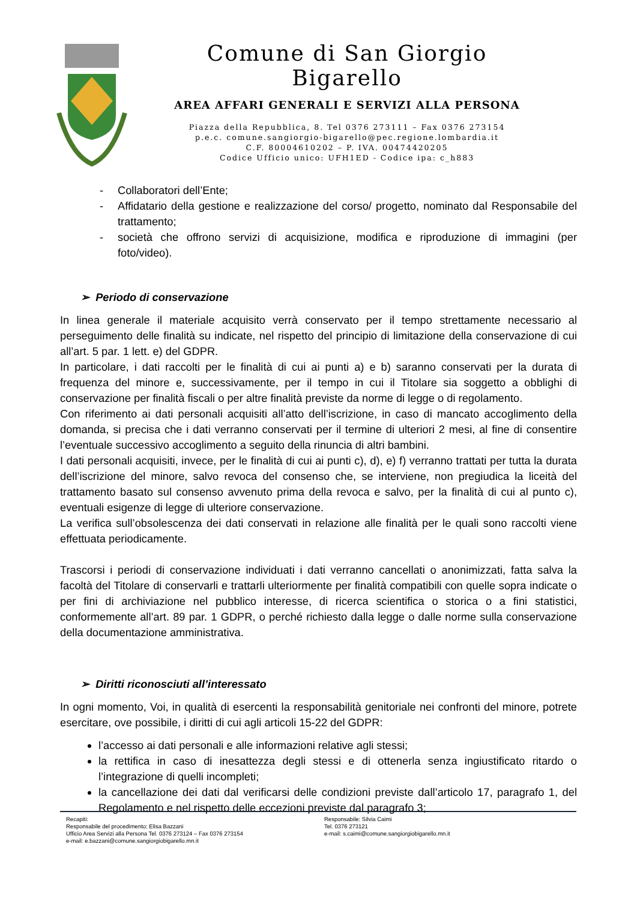Comune di San Giorgio Bigarello
AREA AFFARI GENERALI E SERVIZI ALLA PERSONA
Piazza della Repubblica, 8. Tel 0376 273111 – Fax 0376 273154
p.e.c. comune.sangiorgio-bigarello@pec.regione.lombardia.it
C.F. 80004610202 – P. IVA. 00474420205
Codice Ufficio unico: UFH1ED - Codice ipa: c_h883
- Collaboratori dell’Ente;
- Affidatario della gestione e realizzazione del corso/ progetto, nominato dal Responsabile del trattamento;
- società che offrono servizi di acquisizione, modifica e riproduzione di immagini (per foto/video).
➢ Periodo di conservazione
In linea generale il materiale acquisito verrà conservato per il tempo strettamente necessario al perseguimento delle finalità su indicate, nel rispetto del principio di limitazione della conservazione di cui all’art. 5 par. 1 lett. e) del GDPR.
In particolare, i dati raccolti per le finalità di cui ai punti a) e b) saranno conservati per la durata di frequenza del minore e, successivamente, per il tempo in cui il Titolare sia soggetto a obblighi di conservazione per finalità fiscali o per altre finalità previste da norme di legge o di regolamento.
Con riferimento ai dati personali acquisiti all’atto dell’iscrizione, in caso di mancato accoglimento della domanda, si precisa che i dati verranno conservati per il termine di ulteriori 2 mesi, al fine di consentire l’eventuale successivo accoglimento a seguito della rinuncia di altri bambini.
I dati personali acquisiti, invece, per le finalità di cui ai punti c), d), e) f) verranno trattati per tutta la durata dell’iscrizione del minore, salvo revoca del consenso che, se interviene, non pregiudica la liceità del trattamento basato sul consenso avvenuto prima della revoca e salvo, per la finalità di cui al punto c), eventuali esigenze di legge di ulteriore conservazione.
La verifica sull’obsolescenza dei dati conservati in relazione alle finalità per le quali sono raccolti viene effettuata periodicamente.
Trascorsi i periodi di conservazione individuati i dati verranno cancellati o anonimizzati, fatta salva la facoltà del Titolare di conservarli e trattarli ulteriormente per finalità compatibili con quelle sopra indicate o per fini di archiviazione nel pubblico interesse, di ricerca scientifica o storica o a fini statistici, conformemente all’art. 89 par. 1 GDPR, o perché richiesto dalla legge o dalle norme sulla conservazione della documentazione amministrativa.
➢ Diritti riconosciuti all’interessato
In ogni momento, Voi, in qualità di esercenti la responsabilità genitoriale nei confronti del minore, potrete esercitare, ove possibile, i diritti di cui agli articoli 15-22 del GDPR:
l’accesso ai dati personali e alle informazioni relative agli stessi;
la rettifica in caso di inesattezza degli stessi e di ottenerla senza ingiustificato ritardo o l’integrazione di quelli incompleti;
la cancellazione dei dati dal verificarsi delle condizioni previste dall’articolo 17, paragrafo 1, del Regolamento e nel rispetto delle eccezioni previste dal paragrafo 3;
Recapiti:
Responsabile del procedimento: Elisa Bazzani
Ufficio Area Servizi alla Persona Tel. 0376 273124 – Fax 0376 273154
e-mail: e.bazzani@comune.sangiorgiobigarello.mn.it
Responsabile: Silvia Caimi
Tel. 0376 273121
e-mail: s.caimi@comune.sangiorgiobigarello.mn.it